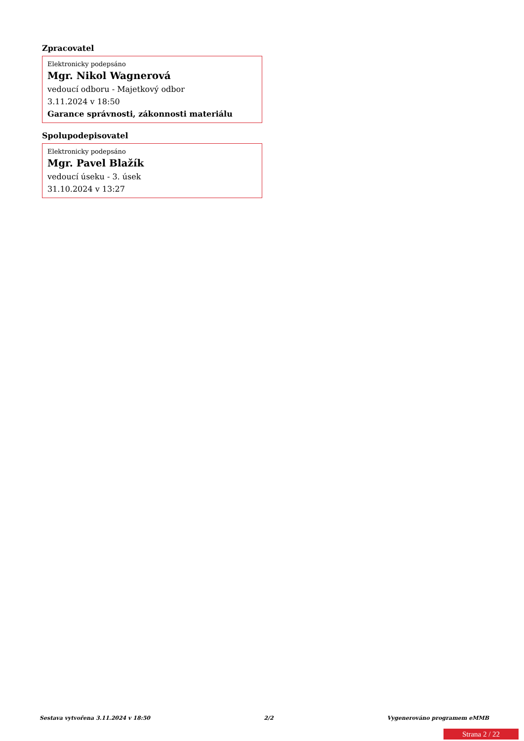Zpracovatel
Elektronicky podepsáno
Mgr. Nikol Wagnerová
vedoucí odboru - Majetkový odbor
3.11.2024 v 18:50
Garance správnosti, zákonnosti materiálu
Spolupodepisovatel
Elektronicky podepsáno
Mgr. Pavel Blažík
vedoucí úseku - 3. úsek
31.10.2024 v 13:27
Sestava vytvořena 3.11.2024 v 18:50 2/2 Vygenerováno programem eMMB
Strana 2 / 22